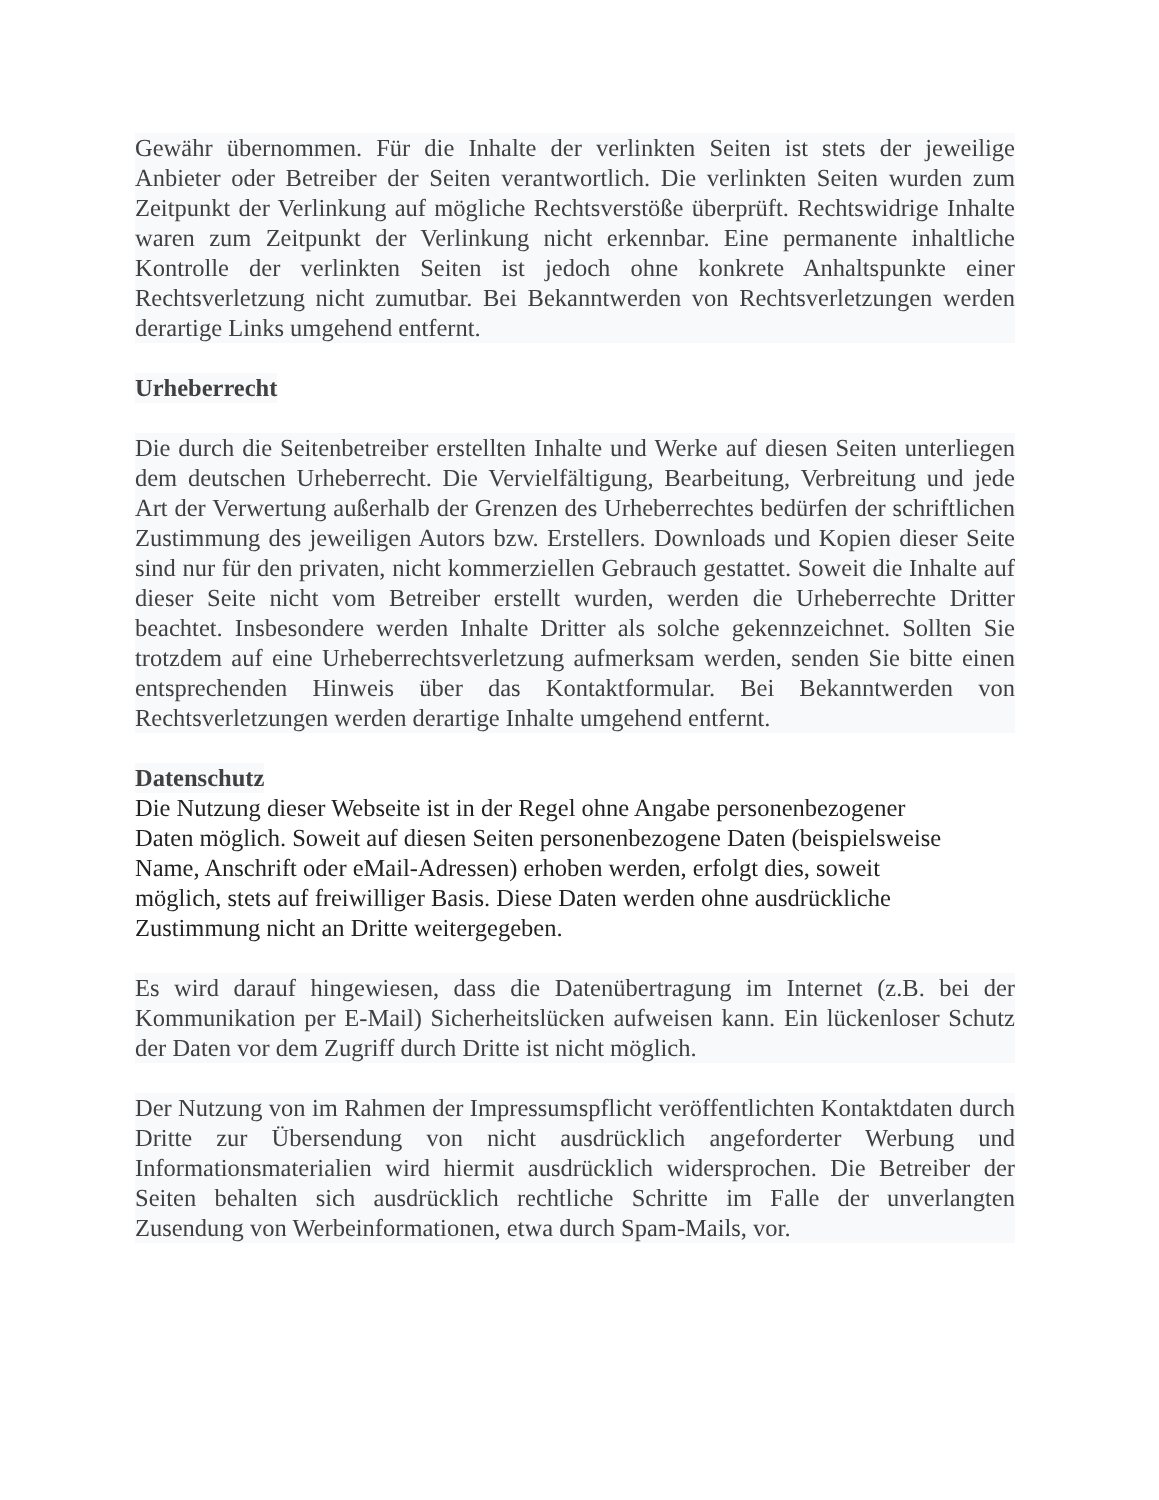Gewähr übernommen. Für die Inhalte der verlinkten Seiten ist stets der jeweilige Anbieter oder Betreiber der Seiten verantwortlich. Die verlinkten Seiten wurden zum Zeitpunkt der Verlinkung auf mögliche Rechtsverstöße überprüft. Rechtswidrige Inhalte waren zum Zeitpunkt der Verlinkung nicht erkennbar. Eine permanente inhaltliche Kontrolle der verlinkten Seiten ist jedoch ohne konkrete Anhaltspunkte einer Rechtsverletzung nicht zumutbar. Bei Bekanntwerden von Rechtsverletzungen werden derartige Links umgehend entfernt.
Urheberrecht
Die durch die Seitenbetreiber erstellten Inhalte und Werke auf diesen Seiten unterliegen dem deutschen Urheberrecht. Die Vervielfältigung, Bearbeitung, Verbreitung und jede Art der Verwertung außerhalb der Grenzen des Urheberrechtes bedürfen der schriftlichen Zustimmung des jeweiligen Autors bzw. Erstellers. Downloads und Kopien dieser Seite sind nur für den privaten, nicht kommerziellen Gebrauch gestattet. Soweit die Inhalte auf dieser Seite nicht vom Betreiber erstellt wurden, werden die Urheberrechte Dritter beachtet. Insbesondere werden Inhalte Dritter als solche gekennzeichnet. Sollten Sie trotzdem auf eine Urheberrechtsverletzung aufmerksam werden, senden Sie bitte einen entsprechenden Hinweis über das Kontaktformular. Bei Bekanntwerden von Rechtsverletzungen werden derartige Inhalte umgehend entfernt.
Datenschutz
Die Nutzung dieser Webseite ist in der Regel ohne Angabe personenbezogener
Daten möglich. Soweit auf diesen Seiten personenbezogene Daten (beispielsweise
Name, Anschrift oder eMail-Adressen) erhoben werden, erfolgt dies, soweit
möglich, stets auf freiwilliger Basis. Diese Daten werden ohne ausdrückliche
Zustimmung nicht an Dritte weitergegeben.
Es wird darauf hingewiesen, dass die Datenübertragung im Internet (z.B. bei der Kommunikation per E-Mail) Sicherheitslücken aufweisen kann. Ein lückenloser Schutz der Daten vor dem Zugriff durch Dritte ist nicht möglich.
Der Nutzung von im Rahmen der Impressumspflicht veröffentlichten Kontaktdaten durch Dritte zur Übersendung von nicht ausdrücklich angeforderter Werbung und Informationsmaterialien wird hiermit ausdrücklich widersprochen. Die Betreiber der Seiten behalten sich ausdrücklich rechtliche Schritte im Falle der unverlangten Zusendung von Werbeinformationen, etwa durch Spam-Mails, vor.